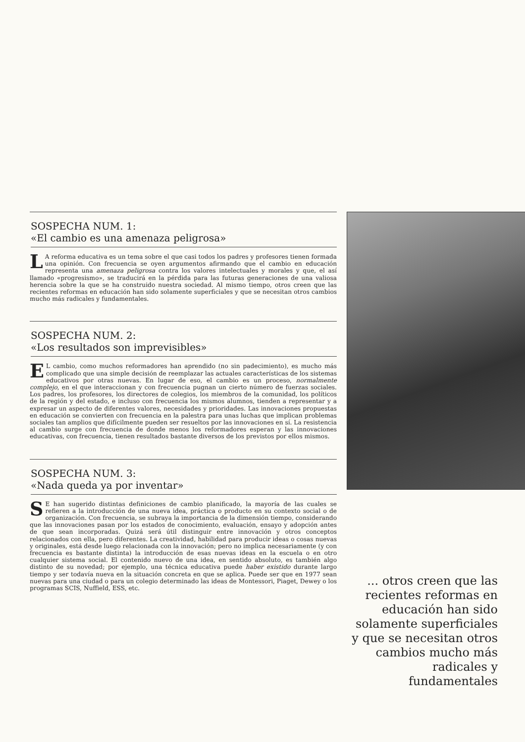SOSPECHA NUM. 1:
«El cambio es una amenaza peligrosa»
LA reforma educativa es un tema sobre el que casi todos los padres y profesores tienen formada una opinión. Con frecuencia se oyen argumentos afirmando que el cambio en educación representa una amenaza peligrosa contra los valores intelectuales y morales y que, el así llamado «progresismo», se traducirá en la pérdida para las futuras generaciones de una valiosa herencia sobre la que se ha construido nuestra sociedad. Al mismo tiempo, otros creen que las recientes reformas en educación han sido solamente superficiales y que se necesitan otros cambios mucho más radicales y fundamentales.
SOSPECHA NUM. 2:
«Los resultados son imprevisibles»
EL cambio, como muchos reformadores han aprendido (no sin padecimiento), es mucho más complicado que una simple decisión de reemplazar las actuales características de los sistemas educativos por otras nuevas. En lugar de eso, el cambio es un proceso, normalmente complejo, en el que interaccionan y con frecuencia pugnan un cierto número de fuerzas sociales. Los padres, los profesores, los directores de colegios, los miembros de la comunidad, los políticos de la región y del estado, e incluso con frecuencia los mismos alumnos, tienden a representar y a expresar un aspecto de diferentes valores, necesidades y prioridades. Las innovaciones propuestas en educación se convierten con frecuencia en la palestra para unas luchas que implican problemas sociales tan amplios que difícilmente pueden ser resueltos por las innovaciones en sí. La resistencia al cambio surge con frecuencia de donde menos los reformadores esperan y las innovaciones educativas, con frecuencia, tienen resultados bastante diversos de los previstos por ellos mismos.
SOSPECHA NUM. 3:
«Nada queda ya por inventar»
SE han sugerido distintas definiciones de cambio planificado, la mayoría de las cuales se refieren a la introducción de una nueva idea, práctica o producto en su contexto social o de organización. Con frecuencia, se subraya la importancia de la dimensión tiempo, considerando que las innovaciones pasan por los estados de conocimiento, evaluación, ensayo y adopción antes de que sean incorporadas. Quizá será útil distinguir entre innovación y otros conceptos relacionados con ella, pero diferentes. La creatividad, habilidad para producir ideas o cosas nuevas y originales, está desde luego relacionada con la innovación; pero no implica necesariamente (y con frecuencia es bastante distinta) la introducción de esas nuevas ideas en la escuela o en otro cualquier sistema social. El contenido nuevo de una idea, en sentido absoluto, es también algo distinto de su novedad; por ejemplo, una técnica educativa puede haber existido durante largo tiempo y ser todavía nueva en la situación concreta en que se aplica. Puede ser que en 1977 sean nuevas para una ciudad o para un colegio determinado las ideas de Montessori, Piaget, Dewey o los programas SCIS, Nuffield, ESS, etc.
... otros creen que las recientes reformas en educación han sido solamente superficiales y que se necesitan otros cambios mucho más radicales y fundamentales